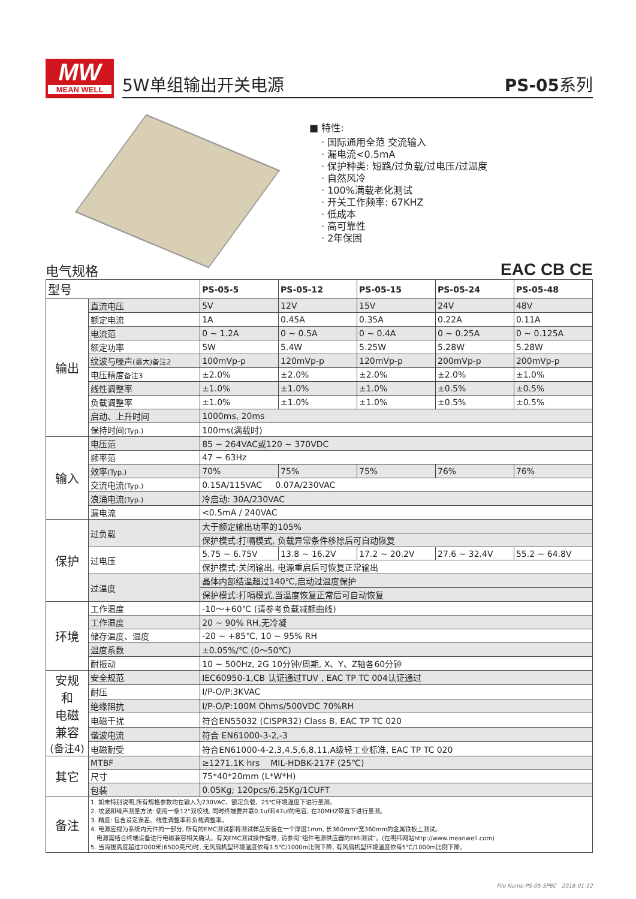MW
MEAN WELL
5W单组输出开关电源 PS-05系列
■ 特性:
· 国际通用全范 交流输入
· 漏电流<0.5mA
· 保护种类: 短路/过负载/过电压/过温度
· 自然风冷
· 100%满载老化测试
· 开关工作频率: 67KHZ
· 低成本
· 高可靠性
· 2年保固
电气规格 EAC CB CE
| 型号 | | PS-05-5 | PS-05-12 | PS-05-15 | PS-05-24 | PS-05-48 |
| --- | --- | --- | --- | --- | --- | --- |
| 输出 | 直流电压 | 5V | 12V | 15V | 24V | 48V |
| | 额定电流 | 1A | 0.45A | 0.35A | 0.22A | 0.11A |
| | 电流范 | 0 ~ 1.2A | 0 ~ 0.5A | 0 ~ 0.4A | 0 ~ 0.25A | 0 ~ 0.125A |
| | 额定功率 | 5W | 5.4W | 5.25W | 5.28W | 5.28W |
| | 纹波与噪声 (最大)备注2 | 100mVp-p | 120mVp-p | 120mVp-p | 200mVp-p | 200mVp-p |
| | 电压精度 备注3 | ±2.0% | ±2.0% | ±2.0% | ±2.0% | ±1.0% |
| | 线性调整率 | ±1.0% | ±1.0% | ±1.0% | ±0.5% | ±0.5% |
| | 负载调整率 | ±1.0% | ±1.0% | ±1.0% | ±0.5% | ±0.5% |
| | 启动、上升时间 | 1000ms, 20ms | | | | |
| | 保持时间 (Typ.) | 100ms(满载时) | | | | |
| 输入 | 电压范 | 85 ~ 264VAC或120 ~ 370VDC | | | | |
| | 频率范 | 47 ~ 63Hz | | | | |
| | 效率 (Typ.) | 70% | 75% | 75% | 76% | 76% |
| | 交流电流 (Typ.) | 0.15A/115VAC 0.07A/230VAC | | | | |
| | 浪涌电流 (Typ.) | 冷启动: 30A/230VAC | | | | |
| | 漏电流 | <0.5mA / 240VAC | | | | |
| 保护 | 过负载 | 大于额定输出功率的105% | | | | |
| | | 保护模式:打嗝模式, 负载异常条件移除后可自动恢复 | | | | |
| | 过电压 | 5.75 ~ 6.75V | 13.8 ~ 16.2V | 17.2 ~ 20.2V | 27.6 ~ 32.4V | 55.2 ~ 64.8V |
| | | 保护模式:关闭输出, 电源重启后可恢复正常输出 | | | | |
| | 过温度 | 晶体内部结温超过140℃,启动过温度保护 | | | | |
| | | 保护模式:打嗝模式,当温度恢复正常后可自动恢复 | | | | |
| 环境 | 工作温度 | -10～+60℃ (请参考负载减额曲线) | | | | |
| | 工作湿度 | 20 ~ 90% RH,无冷凝 | | | | |
| | 储存温度、湿度 | -20 ~ +85℃, 10 ~ 95% RH | | | | |
| | 温度系数 | ±0.05%/℃ (0～50℃) | | | | |
| | 耐振动 | 10 ~ 500Hz, 2G 10分钟/周期, X、Y、Z轴各60分钟 | | | | |
| 安规 和 电磁 兼容 (备注4) | 安全规范 | IEC60950-1,CB 认证通过TUV , EAC TP TC 004认证通过 | | | | |
| | 耐压 | I/P-O/P:3KVAC | | | | |
| | 绝缘阻抗 | I/P-O/P:100M Ohms/500VDC 70%RH | | | | |
| | 电磁干扰 | 符合EN55032 (CISPR32) Class B, EAC TP TC 020 | | | | |
| | 谐波电流 | 符合 EN61000-3-2,-3 | | | | |
| | 电磁耐受 | 符合EN61000-4-2,3,4,5,6,8,11,A级轻工业标准, EAC TP TC 020 | | | | |
| 其它 | MTBF | ≥1271.1K hrs MIL-HDBK-217F (25℃) | | | | |
| | 尺寸 | 75*40*20mm (L*W*H) | | | | |
| | 包装 | 0.05Kg; 120pcs/6.25Kg/1CUFT | | | | |
| 备注 | 1. 如未特别说明,所有规格参数均在输入为230VAC、额定负载、25℃环境温度下进行量测。 2. 纹波和噪声测量方法: 使用一条12"双绞线, 同时终端要并联0.1uf和47uf的电容, 在20MHZ带宽下进行量测。 3. 精度: 包含设定误差、线性调整率和负载调整率。 4. 电源应视为系统内元件的一部分, 所有的EMC测试都将测试样品安装在一个厚度1mm, 长360mm*宽360mm的金属铁板上测试。 电源需结合终端设备进行电磁兼容相关确认。有关EMC测试操作指导, 请参阅“组件电源供应器的EMI测试”。(在明纬网站http://www.meanwell.com) 5. 当海拔高度超过2000米(6500英尺)时, 无风扇机型环境温度依每3.5℃/1000m比例下降, 有风扇机型环境温度依每5℃/1000m比例下降。 | | | | | |
File Name:PS-05-SPEC 2018-01-12